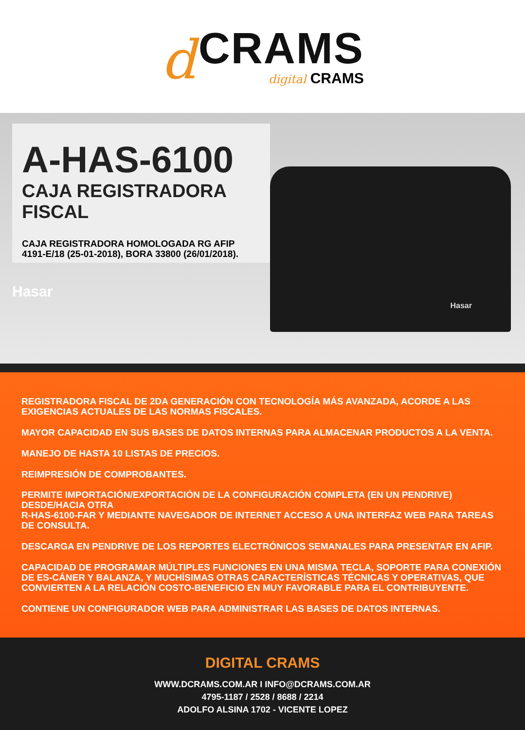d
CRAMS
digital CRAMS
A-HAS-6100
CAJA REGISTRADORA FISCAL
CAJA REGISTRADORA HOMOLOGADA RG AFIP
4191-E/18 (25-01-2018), BORA 33800 (26/01/2018).
Hasar
Hasar
REGISTRADORA FISCAL DE 2DA GENERACIÓN CON TECNOLOGÍA MÁS AVANZADA, ACORDE A LAS EXIGENCIAS ACTUALES DE LAS NORMAS FISCALES.
MAYOR CAPACIDAD EN SUS BASES DE DATOS INTERNAS PARA ALMACENAR PRODUCTOS A LA VENTA.
MANEJO DE HASTA 10 LISTAS DE PRECIOS.
REIMPRESIÓN DE COMPROBANTES.
PERMITE IMPORTACIÓN/EXPORTACIÓN DE LA CONFIGURACIÓN COMPLETA (EN UN PENDRIVE) DESDE/HACIA OTRA
R-HAS-6100-FAR Y MEDIANTE NAVEGADOR DE INTERNET ACCESO A UNA INTERFAZ WEB PARA TAREAS DE CONSULTA.
DESCARGA EN PENDRIVE DE LOS REPORTES ELECTRÓNICOS SEMANALES PARA PRESENTAR EN AFIP.
CAPACIDAD DE PROGRAMAR MÚLTIPLES FUNCIONES EN UNA MISMA TECLA, SOPORTE PARA CONEXIÓN DE ES-CÁNER Y BALANZA, Y MUCHÍSIMAS OTRAS CARACTERÍSTICAS TÉCNICAS Y OPERATIVAS, QUE CONVIERTEN A LA RELACIÓN COSTO-BENEFICIO EN MUY FAVORABLE PARA EL CONTRIBUYENTE.
CONTIENE UN CONFIGURADOR WEB PARA ADMINISTRAR LAS BASES DE DATOS INTERNAS.
DIGITAL CRAMS
WWW.DCRAMS.COM.AR I INFO@DCRAMS.COM.AR
4795-1187 / 2528 / 8688 / 2214
ADOLFO ALSINA 1702 - VICENTE LOPEZ